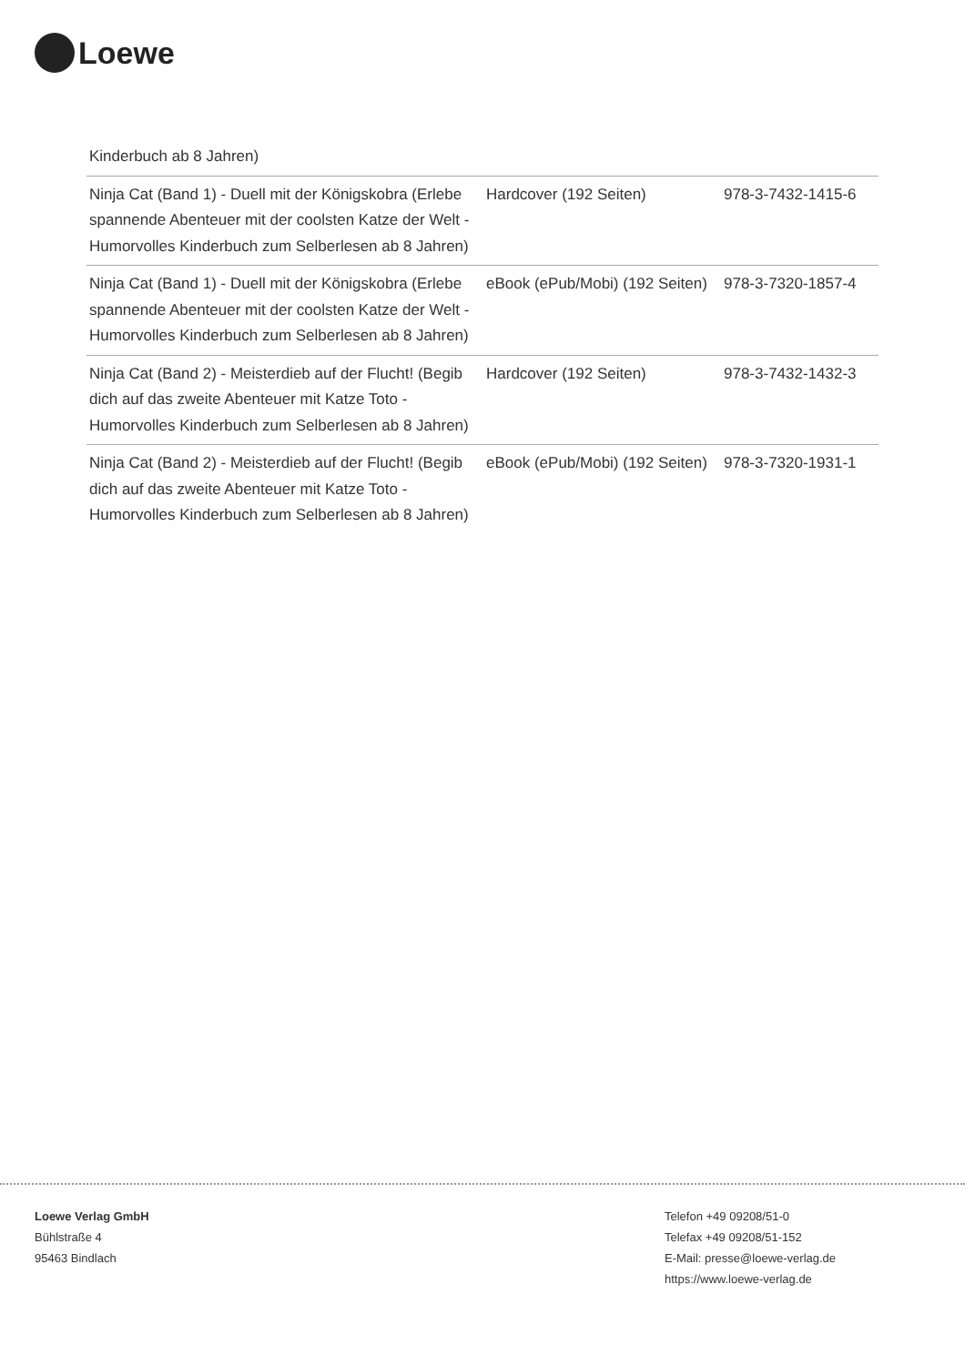Loewe
| Kinderbuch ab 8 Jahren) | | |
| Ninja Cat (Band 1) - Duell mit der Königskobra (Erlebe spannende Abenteuer mit der coolsten Katze der Welt - Humorvolles Kinderbuch zum Selberlesen ab 8 Jahren) | Hardcover (192 Seiten) | 978-3-7432-1415-6 |
| Ninja Cat (Band 1) - Duell mit der Königskobra (Erlebe spannende Abenteuer mit der coolsten Katze der Welt - Humorvolles Kinderbuch zum Selberlesen ab 8 Jahren) | eBook (ePub/Mobi) (192 Seiten) | 978-3-7320-1857-4 |
| Ninja Cat (Band 2) - Meisterdieb auf der Flucht! (Begib dich auf das zweite Abenteuer mit Katze Toto - Humorvolles Kinderbuch zum Selberlesen ab 8 Jahren) | Hardcover (192 Seiten) | 978-3-7432-1432-3 |
| Ninja Cat (Band 2) - Meisterdieb auf der Flucht! (Begib dich auf das zweite Abenteuer mit Katze Toto - Humorvolles Kinderbuch zum Selberlesen ab 8 Jahren) | eBook (ePub/Mobi) (192 Seiten) | 978-3-7320-1931-1 |
Loewe Verlag GmbH
Bühlstraße 4
95463 Bindlach
Telefon +49 09208/51-0
Telefax +49 09208/51-152
E-Mail: presse@loewe-verlag.de
https://www.loewe-verlag.de